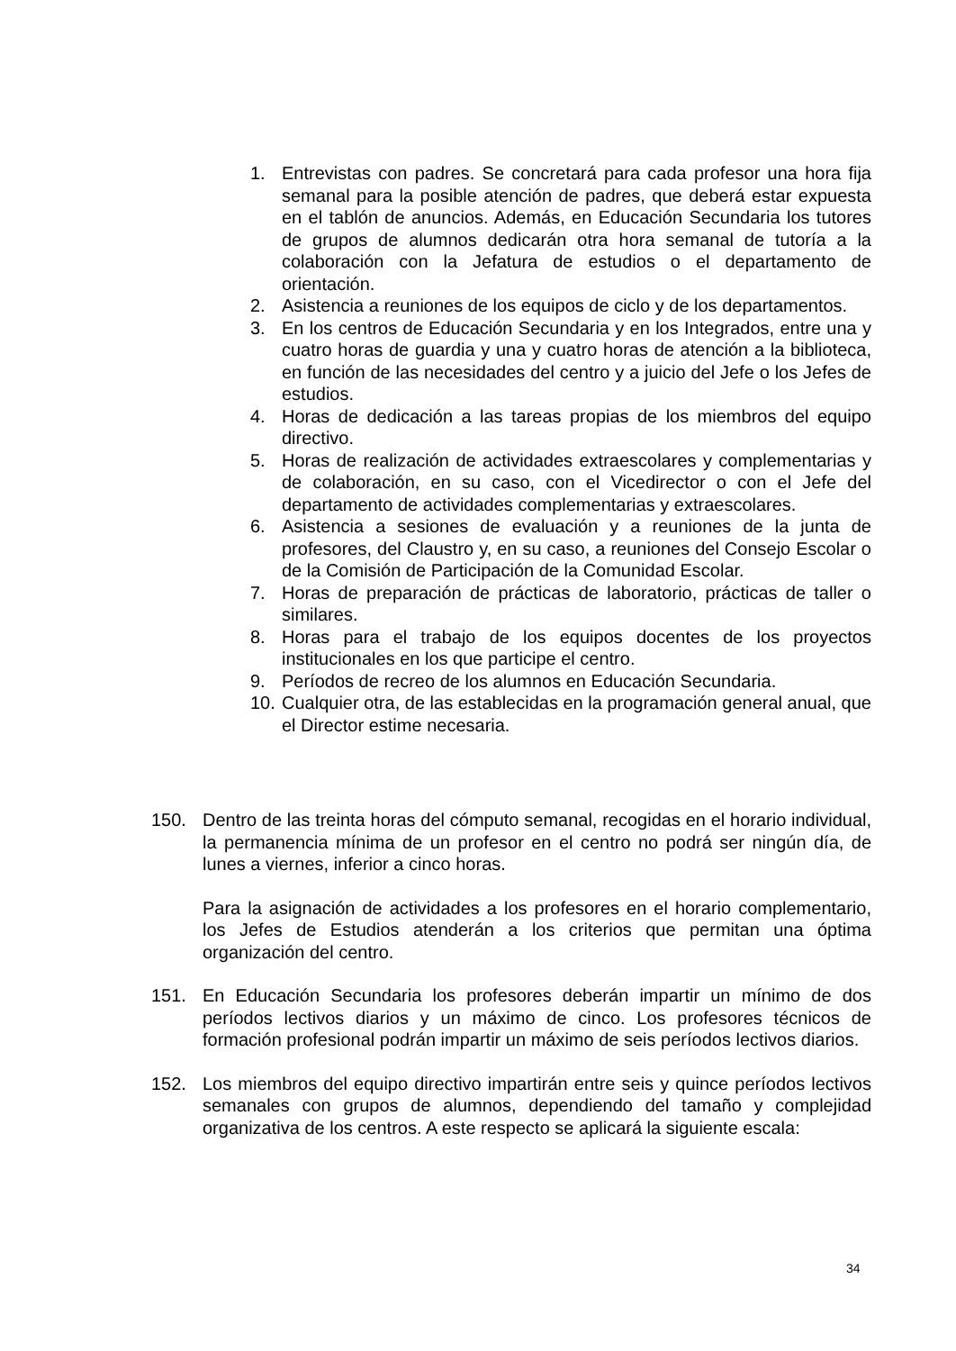1. Entrevistas con padres. Se concretará para cada profesor una hora fija semanal para la posible atención de padres, que deberá estar expuesta en el tablón de anuncios. Además, en Educación Secundaria los tutores de grupos de alumnos dedicarán otra hora semanal de tutoría a la colaboración con la Jefatura de estudios o el departamento de orientación.
2. Asistencia a reuniones de los equipos de ciclo y de los departamentos.
3. En los centros de Educación Secundaria y en los Integrados, entre una y cuatro horas de guardia y una y cuatro horas de atención a la biblioteca, en función de las necesidades del centro y a juicio del Jefe o los Jefes de estudios.
4. Horas de dedicación a las tareas propias de los miembros del equipo directivo.
5. Horas de realización de actividades extraescolares y complementarias y de colaboración, en su caso, con el Vicedirector o con el Jefe del departamento de actividades complementarias y extraescolares.
6. Asistencia a sesiones de evaluación y a reuniones de la junta de profesores, del Claustro y, en su caso, a reuniones del Consejo Escolar o de la Comisión de Participación de la Comunidad Escolar.
7. Horas de preparación de prácticas de laboratorio, prácticas de taller o similares.
8. Horas para el trabajo de los equipos docentes de los proyectos institucionales en los que participe el centro.
9. Períodos de recreo de los alumnos en Educación Secundaria.
10. Cualquier otra, de las establecidas en la programación general anual, que el Director estime necesaria.
150. Dentro de las treinta horas del cómputo semanal, recogidas en el horario individual, la permanencia mínima de un profesor en el centro no podrá ser ningún día, de lunes a viernes, inferior a cinco horas.
Para la asignación de actividades a los profesores en el horario complementario, los Jefes de Estudios atenderán a los criterios que permitan una óptima organización del centro.
151. En Educación Secundaria los profesores deberán impartir un mínimo de dos períodos lectivos diarios y un máximo de cinco. Los profesores técnicos de formación profesional podrán impartir un máximo de seis períodos lectivos diarios.
152. Los miembros del equipo directivo impartirán entre seis y quince períodos lectivos semanales con grupos de alumnos, dependiendo del tamaño y complejidad organizativa de los centros. A este respecto se aplicará la siguiente escala:
34